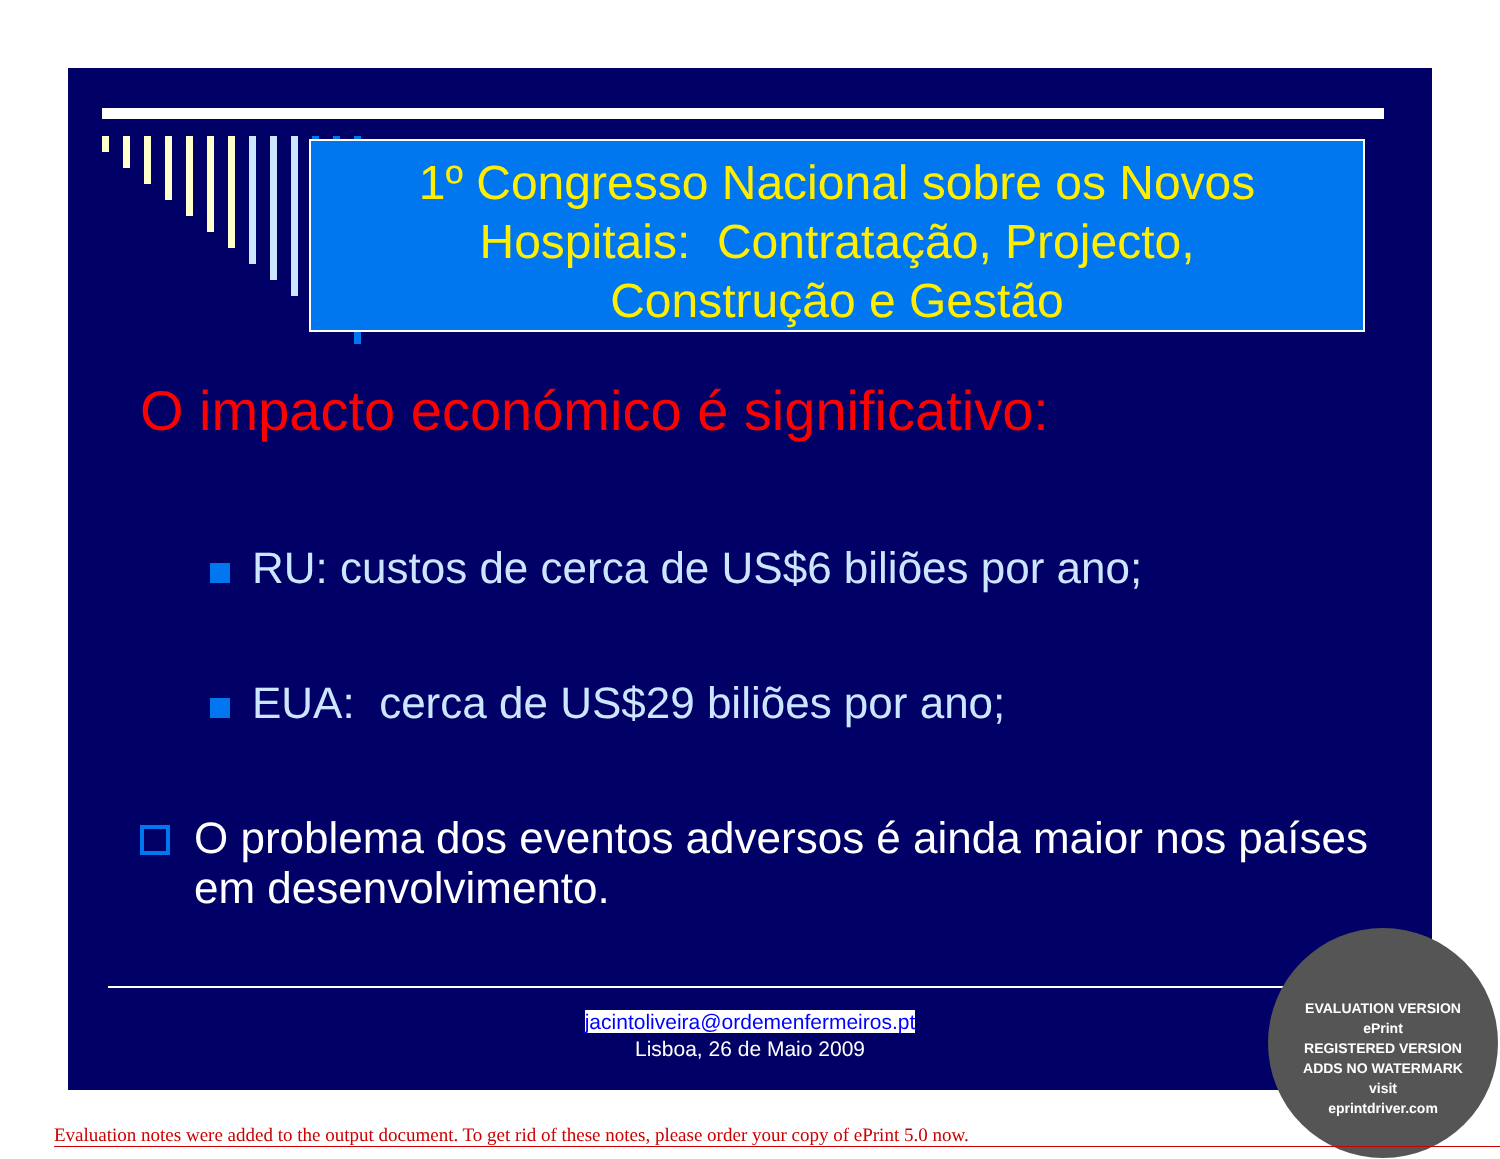1º Congresso Nacional sobre os Novos
Hospitais: Contratação, Projecto,
Construção e Gestão
O impacto económico é significativo:
RU: custos de cerca de US$6 biliões por ano;
EUA: cerca de US$29 biliões por ano;
O problema dos eventos adversos é ainda maior nos países em desenvolvimento.
jacintoliveira@ordemenfermeiros.pt
Lisboa, 26 de Maio 2009
EVALUATION VERSION
ePrint
REGISTERED VERSION
ADDS NO WATERMARK
visit
eprintdriver.com
Evaluation notes were added to the output document. To get rid of these notes, please order your copy of ePrint 5.0 now.